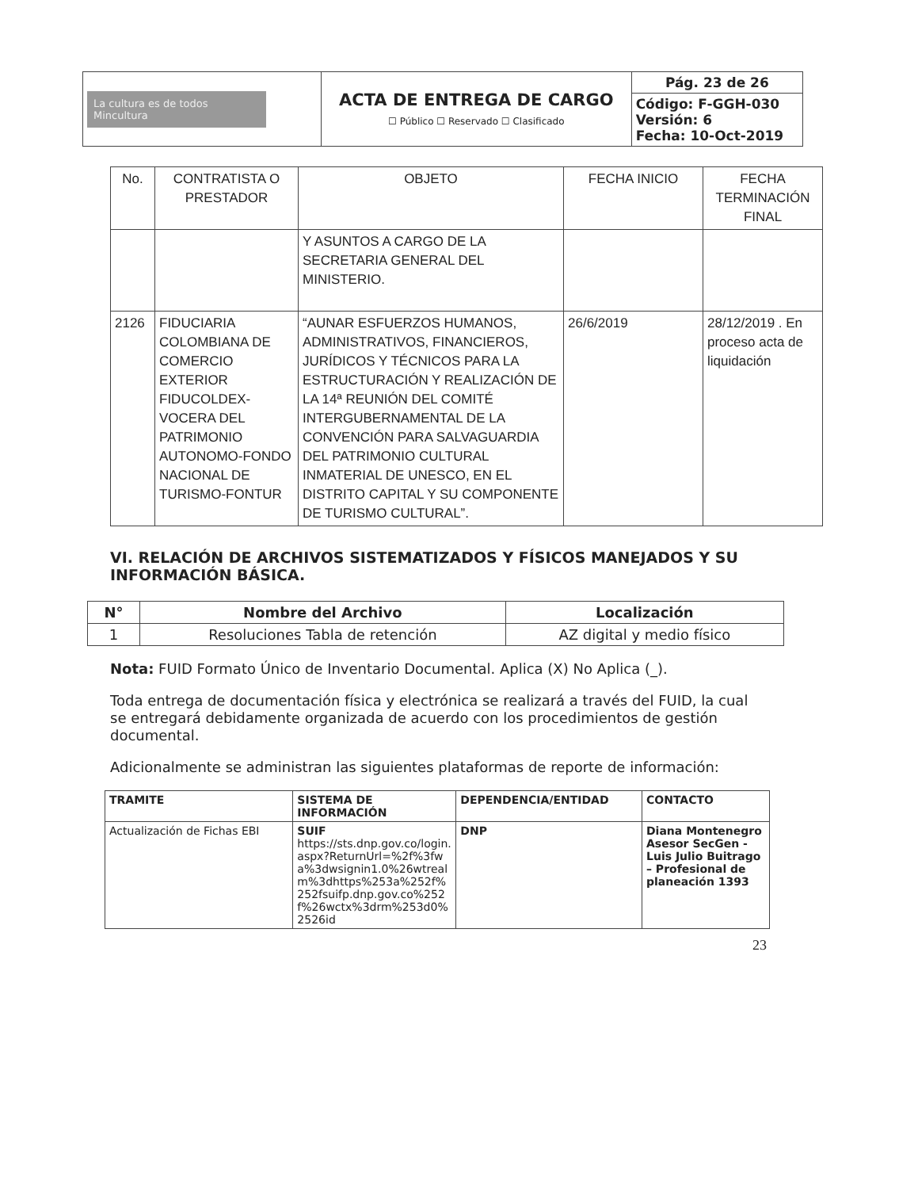| La cultura es de todos Mincultura | ACTA DE ENTREGA DE CARGO ☐ Público ☐ Reservado ☐ Clasificado | Pág. 23 de 26 |
| | | Código: F-GGH-030 Versión: 6 Fecha: 10-Oct-2019 |
| No. | CONTRATISTA O PRESTADOR | OBJETO | FECHA INICIO | FECHA TERMINACIÓN FINAL |
| --- | --- | --- | --- | --- |
| | | Y ASUNTOS A CARGO DE LA SECRETARIA GENERAL DEL MINISTERIO. | | |
| 2126 | FIDUCIARIA COLOMBIANA DE COMERCIO EXTERIOR FIDUCOLDEX-VOCERA DEL PATRIMONIO AUTONOMO-FONDO NACIONAL DE TURISMO-FONTUR | “AUNAR ESFUERZOS HUMANOS, ADMINISTRATIVOS, FINANCIEROS, JURÍDICOS Y TÉCNICOS PARA LA ESTRUCTURACIÓN Y REALIZACIÓN DE LA 14ª REUNIÓN DEL COMITÉ INTERGUBERNAMENTAL DE LA CONVENCIÓN PARA SALVAGUARDIA DEL PATRIMONIO CULTURAL INMATERIAL DE UNESCO, EN EL DISTRITO CAPITAL Y SU COMPONENTE DE TURISMO CULTURAL”. | 26/6/2019 | 28/12/2019 . En proceso acta de liquidación |
VI. RELACIÓN DE ARCHIVOS SISTEMATIZADOS Y FÍSICOS MANEJADOS Y SU INFORMACIÓN BÁSICA.
| N° | Nombre del Archivo | Localización |
| --- | --- | --- |
| 1 | Resoluciones Tabla de retención | AZ digital y medio físico |
Nota: FUID Formato Único de Inventario Documental. Aplica (X) No Aplica (_).
Toda entrega de documentación física y electrónica se realizará a través del FUID, la cual se entregará debidamente organizada de acuerdo con los procedimientos de gestión documental.
Adicionalmente se administran las siguientes plataformas de reporte de información:
| TRAMITE | SISTEMA DE INFORMACIÓN | DEPENDENCIA/ENTIDAD | CONTACTO |
| --- | --- | --- | --- |
| Actualización de Fichas EBI | SUIF https://sts.dnp.gov.co/login.aspx?ReturnUrl=%2f%3fwa%3dwsignin1.0%26wtrealm%3dhttps%253a%252f%252fsuifp.dnp.gov.co%252f%26wctx%3drm%253d0%2526id | DNP | Diana Montenegro Asesor SecGen - Luis Julio Buitrago – Profesional de planeación 1393 |
23